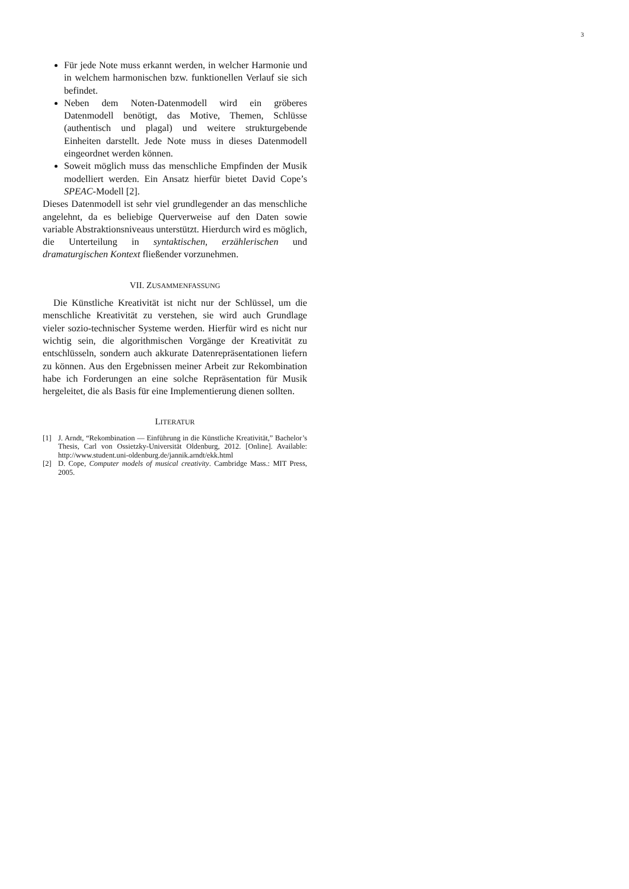3
Für jede Note muss erkannt werden, in welcher Harmonie und in welchem harmonischen bzw. funktionellen Verlauf sie sich befindet.
Neben dem Noten-Datenmodell wird ein gröberes Datenmodell benötigt, das Motive, Themen, Schlüsse (authentisch und plagal) und weitere strukturgebende Einheiten darstellt. Jede Note muss in dieses Datenmodell eingeordnet werden können.
Soweit möglich muss das menschliche Empfinden der Musik modelliert werden. Ein Ansatz hierfür bietet David Cope’s SPEAC-Modell [2].
Dieses Datenmodell ist sehr viel grundlegender an das menschliche angelehnt, da es beliebige Querverweise auf den Daten sowie variable Abstraktionsniveaus unterstützt. Hierdurch wird es möglich, die Unterteilung in syntaktischen, erzählerischen und dramaturgischen Kontext fließender vorzunehmen.
VII. ZUSAMMENFASSUNG
Die Künstliche Kreativität ist nicht nur der Schlüssel, um die menschliche Kreativität zu verstehen, sie wird auch Grundlage vieler sozio-technischer Systeme werden. Hierfür wird es nicht nur wichtig sein, die algorithmischen Vorgänge der Kreativität zu entschlüsseln, sondern auch akkurate Datenrepräsentationen liefern zu können. Aus den Ergebnissen meiner Arbeit zur Rekombination habe ich Forderungen an eine solche Repräsentation für Musik hergeleitet, die als Basis für eine Implementierung dienen sollten.
LITERATUR
[1] J. Arndt, “Rekombination — Einführung in die Künstliche Kreativität,” Bachelor’s Thesis, Carl von Ossietzky-Universität Oldenburg, 2012. [Online]. Available: http://www.student.uni-oldenburg.de/jannik.arndt/ekk.html
[2] D. Cope, Computer models of musical creativity. Cambridge Mass.: MIT Press, 2005.